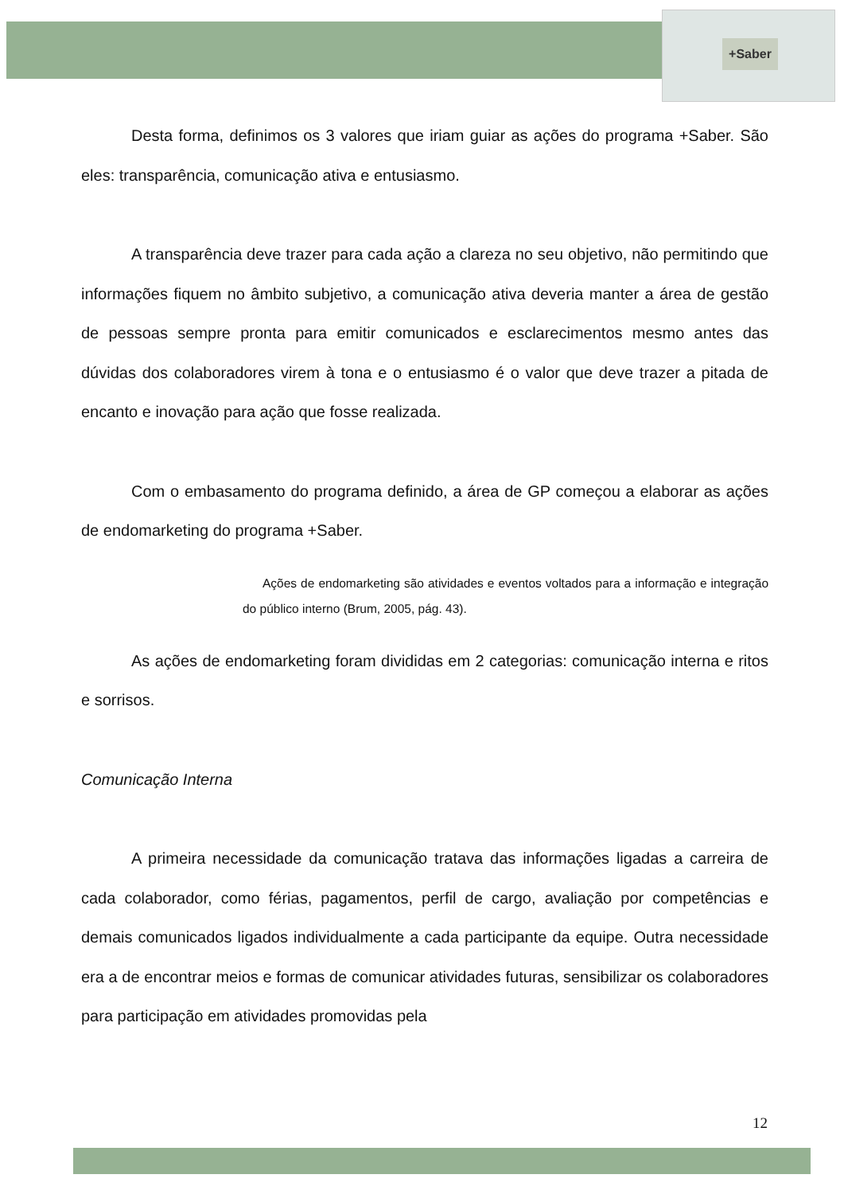+Saber
Desta forma, definimos os 3 valores que iriam guiar as ações do programa +Saber. São eles: transparência, comunicação ativa e entusiasmo.
A transparência deve trazer para cada ação a clareza no seu objetivo, não permitindo que informações fiquem no âmbito subjetivo, a comunicação ativa deveria manter a área de gestão de pessoas sempre pronta para emitir comunicados e esclarecimentos mesmo antes das dúvidas dos colaboradores virem à tona e o entusiasmo é o valor que deve trazer a pitada de encanto e inovação para ação que fosse realizada.
Com o embasamento do programa definido, a área de GP começou a elaborar as ações de endomarketing do programa +Saber.
Ações de endomarketing são atividades e eventos voltados para a informação e integração do público interno (Brum, 2005, pág. 43).
As ações de endomarketing foram divididas em 2 categorias: comunicação interna e ritos e sorrisos.
Comunicação Interna
A primeira necessidade da comunicação tratava das informações ligadas a carreira de cada colaborador, como férias, pagamentos, perfil de cargo, avaliação por competências e demais comunicados ligados individualmente a cada participante da equipe. Outra necessidade era a de encontrar meios e formas de comunicar atividades futuras, sensibilizar os colaboradores para participação em atividades promovidas pela
12